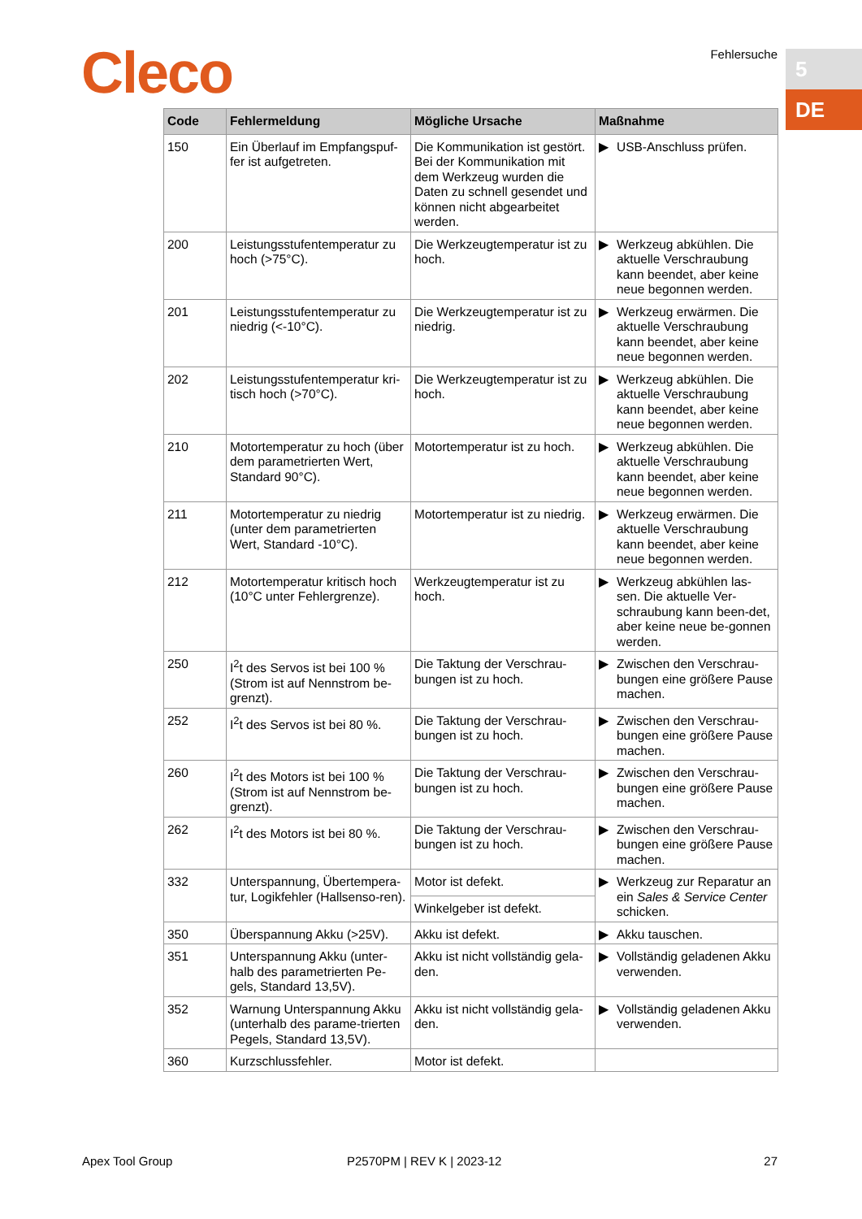Cleco Fehlersuche 5
DE
| Code | Fehlermeldung | Mögliche Ursache | Maßnahme | |
| --- | --- | --- | --- | --- |
| 150 | Ein Überlauf im Empfangspuf-fer ist aufgetreten. | Die Kommunikation ist gestört. Bei der Kommunikation mit dem Werkzeug wurden die Daten zu schnell gesendet und können nicht abgearbeitet werden. | ▶ | USB-Anschluss prüfen. |
| 200 | Leistungsstufentemperatur zu hoch (>75°C). | Die Werkzeugtemperatur ist zu hoch. | ▶ | Werkzeug abkühlen. Die aktuelle Verschraubung kann beendet, aber keine neue begonnen werden. |
| 201 | Leistungsstufentemperatur zu niedrig (<-10°C). | Die Werkzeugtemperatur ist zu niedrig. | ▶ | Werkzeug erwärmen. Die aktuelle Verschraubung kann beendet, aber keine neue begonnen werden. |
| 202 | Leistungsstufentemperatur kri-tisch hoch (>70°C). | Die Werkzeugtemperatur ist zu hoch. | ▶ | Werkzeug abkühlen. Die aktuelle Verschraubung kann beendet, aber keine neue begonnen werden. |
| 210 | Motortemperatur zu hoch (über dem parametrierten Wert, Standard 90°C). | Motortemperatur ist zu hoch. | ▶ | Werkzeug abkühlen. Die aktuelle Verschraubung kann beendet, aber keine neue begonnen werden. |
| 211 | Motortemperatur zu niedrig (unter dem parametrierten Wert, Standard -10°C). | Motortemperatur ist zu niedrig. | ▶ | Werkzeug erwärmen. Die aktuelle Verschraubung kann beendet, aber keine neue begonnen werden. |
| 212 | Motortemperatur kritisch hoch (10°C unter Fehlergrenze). | Werkzeugtemperatur ist zu hoch. | ▶ | Werkzeug abkühlen las-sen. Die aktuelle Ver-schraubung kann been-det, aber keine neue be-gonnen werden. |
| 250 | I<sup>2</sup>t des Servos ist bei 100 % (Strom ist auf Nennstrom be-grenzt). | Die Taktung der Verschrau-bungen ist zu hoch. | ▶ | Zwischen den Verschrau-bungen eine größere Pause machen. |
| 252 | I<sup>2</sup>t des Servos ist bei 80 %. | Die Taktung der Verschrau-bungen ist zu hoch. | ▶ | Zwischen den Verschrau-bungen eine größere Pause machen. |
| 260 | I<sup>2</sup>t des Motors ist bei 100 % (Strom ist auf Nennstrom be-grenzt). | Die Taktung der Verschrau-bungen ist zu hoch. | ▶ | Zwischen den Verschrau-bungen eine größere Pause machen. |
| 262 | I<sup>2</sup>t des Motors ist bei 80 %. | Die Taktung der Verschrau-bungen ist zu hoch. | ▶ | Zwischen den Verschrau-bungen eine größere Pause machen. |
| 332 | Unterspannung, Übertempera-tur, Logikfehler (Hallsenso-ren). | Motor ist defekt. | ▶ | Werkzeug zur Reparatur an ein Sales & Service Center schicken. |
| | | Winkelgeber ist defekt. | | |
| 350 | Überspannung Akku (>25V). | Akku ist defekt. | ▶ | Akku tauschen. |
| 351 | Unterspannung Akku (unter-halb des parametrierten Pe-gels, Standard 13,5V). | Akku ist nicht vollständig gela-den. | ▶ | Vollständig geladenen Akku verwenden. |
| 352 | Warnung Unterspannung Akku (unterhalb des parame-trierten Pegels, Standard 13,5V). | Akku ist nicht vollständig gela-den. | ▶ | Vollständig geladenen Akku verwenden. |
| 360 | Kurzschlussfehler. | Motor ist defekt. | | |
Apex Tool Group P2570PM | REV K | 2023-12 27